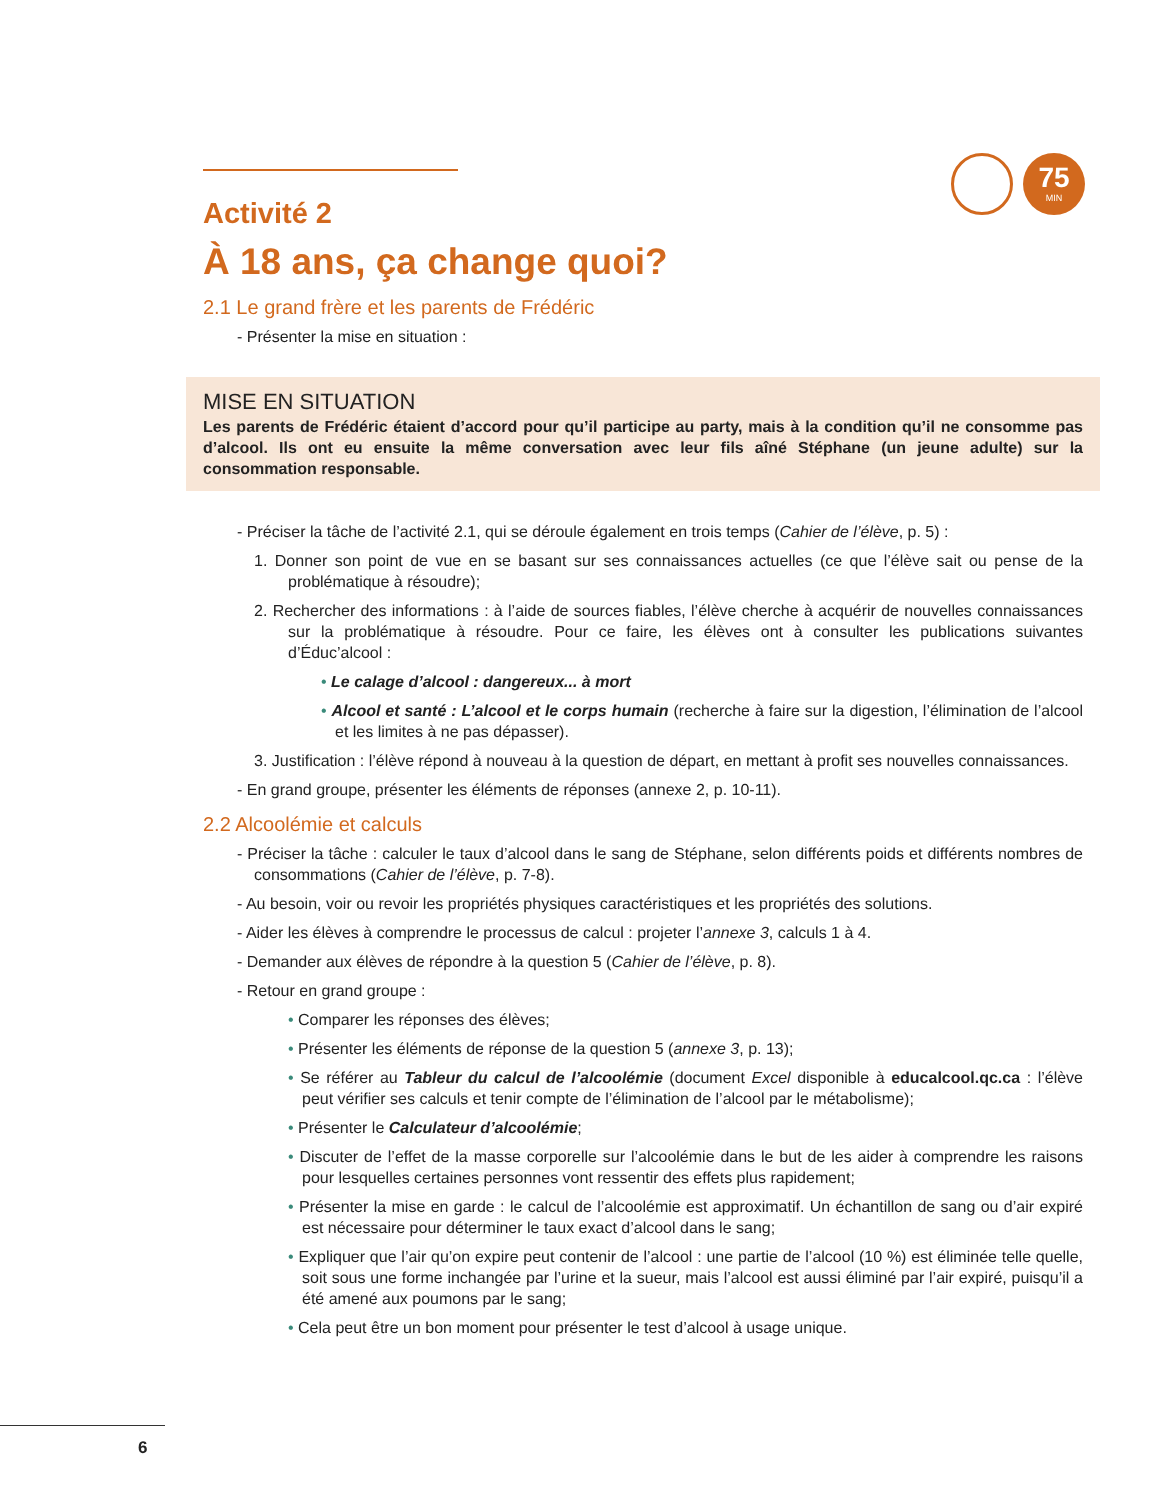75
MIN
Activité 2
À 18 ans, ça change quoi?
2.1 Le grand frère et les parents de Frédéric
- Présenter la mise en situation :
MISE EN SITUATION
Les parents de Frédéric étaient d’accord pour qu’il participe au party, mais à la condition qu’il ne consomme pas d’alcool. Ils ont eu ensuite la même conversation avec leur fils aîné Stéphane (un jeune adulte) sur la consommation responsable.
- Préciser la tâche de l’activité 2.1, qui se déroule également en trois temps (Cahier de l’élève, p. 5) :
1. Donner son point de vue en se basant sur ses connaissances actuelles (ce que l’élève sait ou pense de la problématique à résoudre);
2. Rechercher des informations : à l’aide de sources fiables, l’élève cherche à acquérir de nouvelles connaissances sur la problématique à résoudre. Pour ce faire, les élèves ont à consulter les publications suivantes d’Éduc’alcool :
• Le calage d’alcool : dangereux... à mort
• Alcool et santé : L’alcool et le corps humain (recherche à faire sur la digestion, l’élimination de l’alcool et les limites à ne pas dépasser).
3. Justification : l’élève répond à nouveau à la question de départ, en mettant à profit ses nouvelles connaissances.
- En grand groupe, présenter les éléments de réponses (annexe 2, p. 10-11).
2.2 Alcoolémie et calculs
- Préciser la tâche : calculer le taux d’alcool dans le sang de Stéphane, selon différents poids et différents nombres de consommations (Cahier de l’élève, p. 7-8).
- Au besoin, voir ou revoir les propriétés physiques caractéristiques et les propriétés des solutions.
- Aider les élèves à comprendre le processus de calcul : projeter l’annexe 3, calculs 1 à 4.
- Demander aux élèves de répondre à la question 5 (Cahier de l’élève, p. 8).
- Retour en grand groupe :
• Comparer les réponses des élèves;
• Présenter les éléments de réponse de la question 5 (annexe 3, p. 13);
• Se référer au Tableur du calcul de l’alcoolémie (document Excel disponible à educalcool.qc.ca : l’élève peut vérifier ses calculs et tenir compte de l’élimination de l’alcool par le métabolisme);
• Présenter le Calculateur d’alcoolémie;
• Discuter de l’effet de la masse corporelle sur l’alcoolémie dans le but de les aider à comprendre les raisons pour lesquelles certaines personnes vont ressentir des effets plus rapidement;
• Présenter la mise en garde : le calcul de l’alcoolémie est approximatif. Un échantillon de sang ou d’air expiré est nécessaire pour déterminer le taux exact d’alcool dans le sang;
• Expliquer que l’air qu’on expire peut contenir de l’alcool : une partie de l’alcool (10 %) est éliminée telle quelle, soit sous une forme inchangée par l’urine et la sueur, mais l’alcool est aussi éliminé par l’air expiré, puisqu’il a été amené aux poumons par le sang;
• Cela peut être un bon moment pour présenter le test d’alcool à usage unique.
6